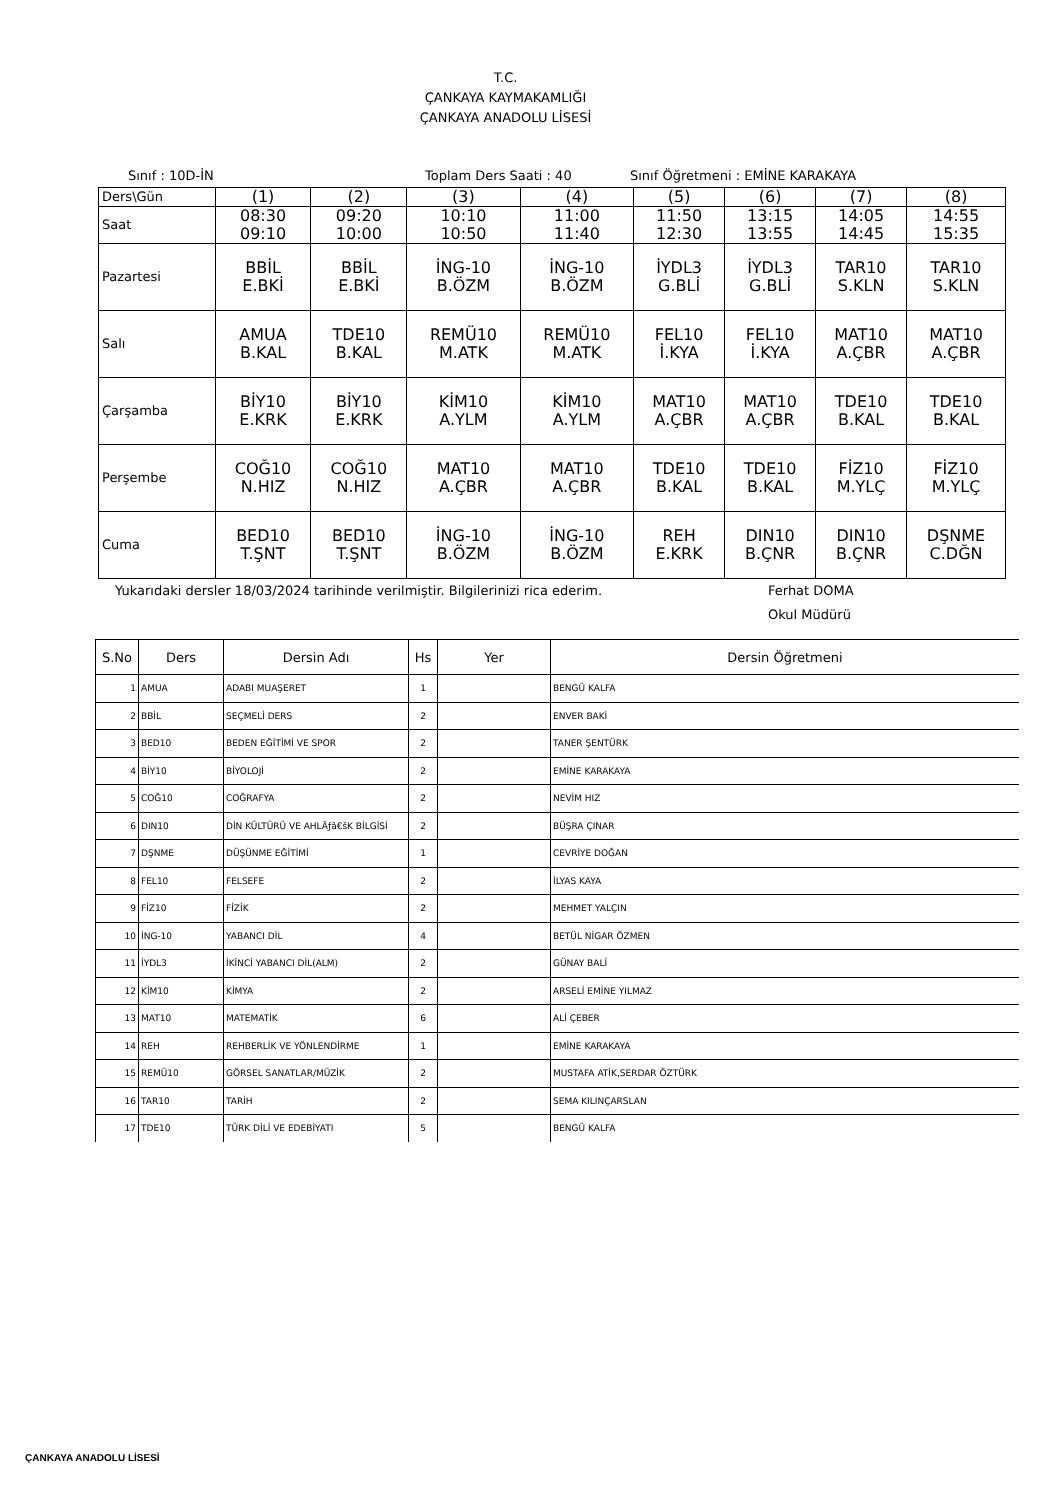T.C.
ÇANKAYA KAYMAKAMLIĞI
ÇANKAYA ANADOLU LİSESİ
Sınıf : 10D-İN Toplam Ders Saati : 40 Sınıf Öğretmeni : EMİNE KARAKAYA
| Ders\Gün | (1) | (2) | (3) | (4) | (5) | (6) | (7) | (8) |
| Saat | 08:30 09:10 | 09:20 10:00 | 10:10 10:50 | 11:00 11:40 | 11:50 12:30 | 13:15 13:55 | 14:05 14:45 | 14:55 15:35 |
| Pazartesi | BBİL E.BKİ | BBİL E.BKİ | İNG-10 B.ÖZM | İNG-10 B.ÖZM | İYDL3 G.BLİ | İYDL3 G.BLİ | TAR10 S.KLN | TAR10 S.KLN |
| Salı | AMUA B.KAL | TDE10 B.KAL | REMÜ10 M.ATK | REMÜ10 M.ATK | FEL10 İ.KYA | FEL10 İ.KYA | MAT10 A.ÇBR | MAT10 A.ÇBR |
| Çarşamba | BİY10 E.KRK | BİY10 E.KRK | KİM10 A.YLM | KİM10 A.YLM | MAT10 A.ÇBR | MAT10 A.ÇBR | TDE10 B.KAL | TDE10 B.KAL |
| Perşembe | COĞ10 N.HIZ | COĞ10 N.HIZ | MAT10 A.ÇBR | MAT10 A.ÇBR | TDE10 B.KAL | TDE10 B.KAL | FİZ10 M.YLÇ | FİZ10 M.YLÇ |
| Cuma | BED10 T.ŞNT | BED10 T.ŞNT | İNG-10 B.ÖZM | İNG-10 B.ÖZM | REH E.KRK | DIN10 B.ÇNR | DIN10 B.ÇNR | DŞNME C.DĞN |
Yukarıdaki dersler 18/03/2024 tarihinde verilmiştir. Bilgilerinizi rica ederim. Ferhat DOMA
Okul Müdürü
| S.No | Ders | Dersin Adı | Hs | Yer | Dersin Öğretmeni |
| --- | --- | --- | --- | --- | --- |
| 1 | AMUA | ADABI MUAŞERET | 1 | | BENGÜ KALFA |
| 2 | BBİL | SEÇMELİ DERS | 2 | | ENVER BAKİ |
| 3 | BED10 | BEDEN EĞİTİMİ VE SPOR | 2 | | TANER ŞENTÜRK |
| 4 | BİY10 | BİYOLOJİ | 2 | | EMİNE KARAKAYA |
| 5 | COĞ10 | COĞRAFYA | 2 | | NEVİM HIZ |
| 6 | DIN10 | DİN KÜLTÜRÜ VE AHLÃƒâ€šK BİLGİSİ | 2 | | BÜŞRA ÇINAR |
| 7 | DŞNME | DÜŞÜNME EĞİTİMİ | 1 | | CEVRİYE DOĞAN |
| 8 | FEL10 | FELSEFE | 2 | | İLYAS KAYA |
| 9 | FİZ10 | FİZİK | 2 | | MEHMET YALÇIN |
| 10 | İNG-10 | YABANCI DİL | 4 | | BETÜL NİGAR ÖZMEN |
| 11 | İYDL3 | İKİNCİ YABANCI DİL(ALM) | 2 | | GÜNAY BALİ |
| 12 | KİM10 | KİMYA | 2 | | ARSELİ EMİNE YILMAZ |
| 13 | MAT10 | MATEMATİK | 6 | | ALİ ÇEBER |
| 14 | REH | REHBERLİK VE YÖNLENDİRME | 1 | | EMİNE KARAKAYA |
| 15 | REMÜ10 | GÖRSEL SANATLAR/MÜZİK | 2 | | MUSTAFA ATİK,SERDAR ÖZTÜRK |
| 16 | TAR10 | TARİH | 2 | | SEMA KILINÇARSLAN |
| 17 | TDE10 | TÜRK DİLİ VE EDEBİYATI | 5 | | BENGÜ KALFA |
ÇANKAYA ANADOLU LİSESİ